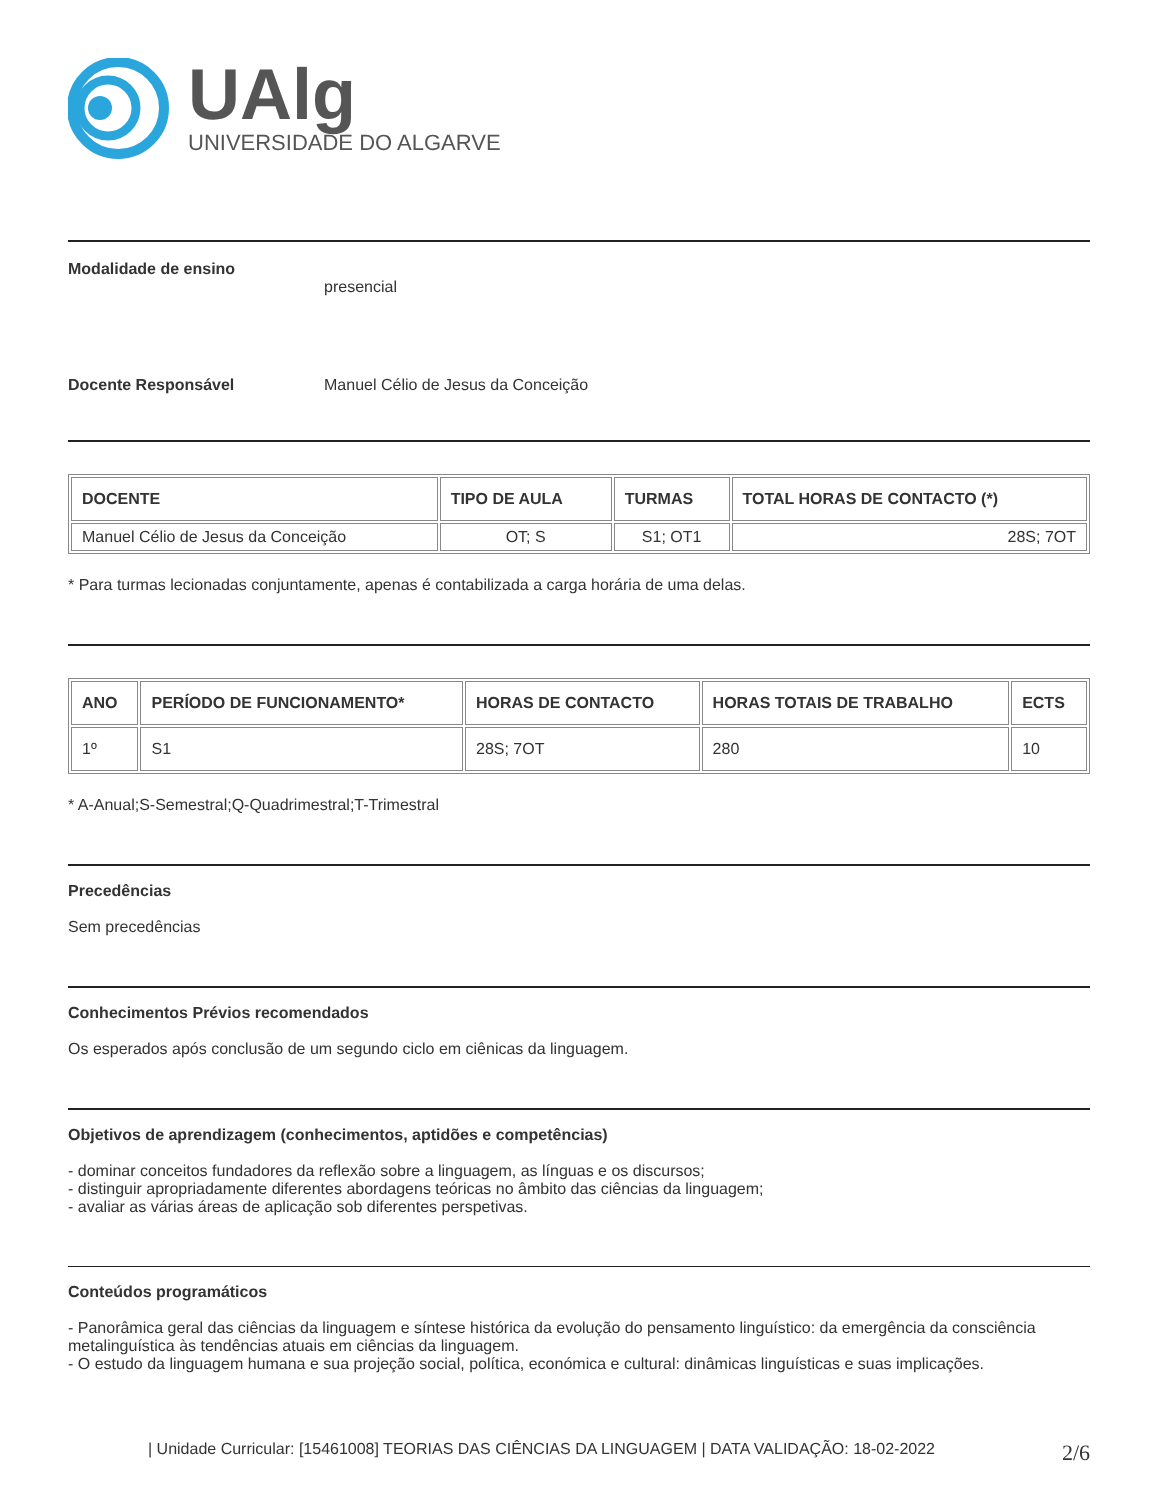UAlg
UNIVERSIDADE DO ALGARVE
Modalidade de ensino
presencial
Docente Responsável Manuel Célio de Jesus da Conceição
| DOCENTE | TIPO DE AULA | TURMAS | TOTAL HORAS DE CONTACTO (*) |
| --- | --- | --- | --- |
| Manuel Célio de Jesus da Conceição | OT; S | S1; OT1 | 28S; 7OT |
* Para turmas lecionadas conjuntamente, apenas é contabilizada a carga horária de uma delas.
| ANO | PERÍODO DE FUNCIONAMENTO* | HORAS DE CONTACTO | HORAS TOTAIS DE TRABALHO | ECTS |
| --- | --- | --- | --- | --- |
| 1º | S1 | 28S; 7OT | 280 | 10 |
* A-Anual;S-Semestral;Q-Quadrimestral;T-Trimestral
Precedências
Sem precedências
Conhecimentos Prévios recomendados
Os esperados após conclusão de um segundo ciclo em ciênicas da linguagem.
Objetivos de aprendizagem (conhecimentos, aptidões e competências)
- dominar conceitos fundadores da reflexão sobre a linguagem, as línguas e os discursos;
- distinguir apropriadamente diferentes abordagens teóricas no âmbito das ciências da linguagem;
- avaliar as várias áreas de aplicação sob diferentes perspetivas.
Conteúdos programáticos
- Panorâmica geral das ciências da linguagem e síntese histórica da evolução do pensamento linguístico: da emergência da consciência metalinguística às tendências atuais em ciências da linguagem.
- O estudo da linguagem humana e sua projeção social, política, económica e cultural: dinâmicas linguísticas e suas implicações.
| Unidade Curricular: [15461008] TEORIAS DAS CIÊNCIAS DA LINGUAGEM | DATA VALIDAÇÃO: 18-02-2022 2/6